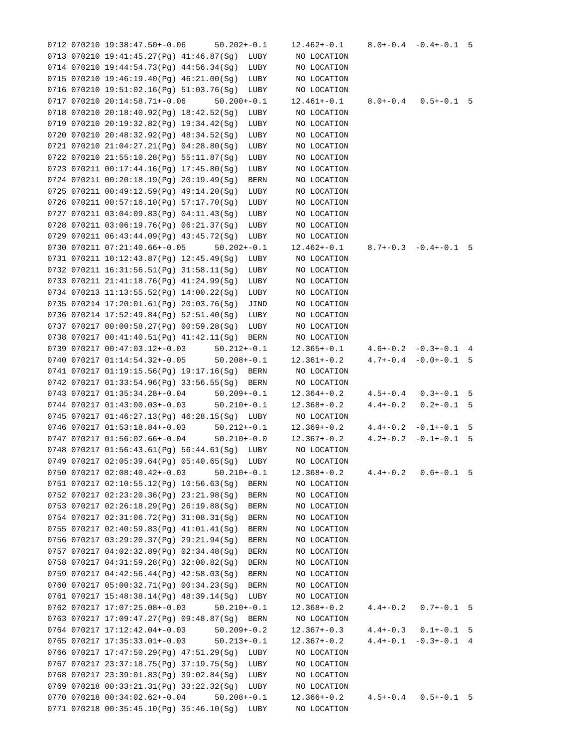0712 070210 19:38:47.50+-0.06      50.202+-0.1     12.462+-0.1     8.0+-0.4  -0.4+-0.1  5
0713 070210 19:41:45.27(Pg) 41:46.87(Sg)  LUBY      NO LOCATION
0714 070210 19:44:54.73(Pg) 44:56.34(Sg)  LUBY      NO LOCATION
0715 070210 19:46:19.40(Pg) 46:21.00(Sg)  LUBY      NO LOCATION
0716 070210 19:51:02.16(Pg) 51:03.76(Sg)  LUBY      NO LOCATION
0717 070210 20:14:58.71+-0.06      50.200+-0.1     12.461+-0.1     8.0+-0.4   0.5+-0.1  5
0718 070210 20:18:40.92(Pg) 18:42.52(Sg)  LUBY      NO LOCATION
0719 070210 20:19:32.82(Pg) 19:34.42(Sg)  LUBY      NO LOCATION
0720 070210 20:48:32.92(Pg) 48:34.52(Sg)  LUBY      NO LOCATION
0721 070210 21:04:27.21(Pg) 04:28.80(Sg)  LUBY      NO LOCATION
0722 070210 21:55:10.28(Pg) 55:11.87(Sg)  LUBY      NO LOCATION
0723 070211 00:17:44.16(Pg) 17:45.80(Sg)  LUBY      NO LOCATION
0724 070211 00:20:18.19(Pg) 20:19.49(Sg)  BERN      NO LOCATION
0725 070211 00:49:12.59(Pg) 49:14.20(Sg)  LUBY      NO LOCATION
0726 070211 00:57:16.10(Pg) 57:17.70(Sg)  LUBY      NO LOCATION
0727 070211 03:04:09.83(Pg) 04:11.43(Sg)  LUBY      NO LOCATION
0728 070211 03:06:19.76(Pg) 06:21.37(Sg)  LUBY      NO LOCATION
0729 070211 06:43:44.09(Pg) 43:45.72(Sg)  LUBY      NO LOCATION
0730 070211 07:21:40.66+-0.05      50.202+-0.1     12.462+-0.1     8.7+-0.3  -0.4+-0.1  5
0731 070211 10:12:43.87(Pg) 12:45.49(Sg)  LUBY      NO LOCATION
0732 070211 16:31:56.51(Pg) 31:58.11(Sg)  LUBY      NO LOCATION
0733 070211 21:41:18.76(Pg) 41:24.99(Sg)  LUBY      NO LOCATION
0734 070213 11:13:55.52(Pg) 14:00.22(Sg)  LUBY      NO LOCATION
0735 070214 17:20:01.61(Pg) 20:03.76(Sg)  JIND      NO LOCATION
0736 070214 17:52:49.84(Pg) 52:51.40(Sg)  LUBY      NO LOCATION
0737 070217 00:00:58.27(Pg) 00:59.28(Sg)  LUBY      NO LOCATION
0738 070217 00:41:40.51(Pg) 41:42.11(Sg)  BERN      NO LOCATION
0739 070217 00:47:03.12+-0.03      50.212+-0.1     12.365+-0.1     4.6+-0.2  -0.3+-0.1  4
0740 070217 01:14:54.32+-0.05      50.208+-0.1     12.361+-0.2     4.7+-0.4  -0.0+-0.1  5
0741 070217 01:19:15.56(Pg) 19:17.16(Sg)  BERN      NO LOCATION
0742 070217 01:33:54.96(Pg) 33:56.55(Sg)  BERN      NO LOCATION
0743 070217 01:35:34.28+-0.04      50.209+-0.1     12.364+-0.2     4.5+-0.4   0.3+-0.1  5
0744 070217 01:43:00.03+-0.03      50.210+-0.1     12.368+-0.2     4.4+-0.2   0.2+-0.1  5
0745 070217 01:46:27.13(Pg) 46:28.15(Sg)  LUBY      NO LOCATION
0746 070217 01:53:18.84+-0.03      50.212+-0.1     12.369+-0.2     4.4+-0.2  -0.1+-0.1  5
0747 070217 01:56:02.66+-0.04      50.210+-0.0     12.367+-0.2     4.2+-0.2  -0.1+-0.1  5
0748 070217 01:56:43.61(Pg) 56:44.61(Sg)  LUBY      NO LOCATION
0749 070217 02:05:39.64(Pg) 05:40.65(Sg)  LUBY      NO LOCATION
0750 070217 02:08:40.42+-0.03      50.210+-0.1     12.368+-0.2     4.4+-0.2   0.6+-0.1  5
0751 070217 02:10:55.12(Pg) 10:56.63(Sg)  BERN      NO LOCATION
0752 070217 02:23:20.36(Pg) 23:21.98(Sg)  BERN      NO LOCATION
0753 070217 02:26:18.29(Pg) 26:19.88(Sg)  BERN      NO LOCATION
0754 070217 02:31:06.72(Pg) 31:08.31(Sg)  BERN      NO LOCATION
0755 070217 02:40:59.83(Pg) 41:01.41(Sg)  BERN      NO LOCATION
0756 070217 03:29:20.37(Pg) 29:21.94(Sg)  BERN      NO LOCATION
0757 070217 04:02:32.89(Pg) 02:34.48(Sg)  BERN      NO LOCATION
0758 070217 04:31:59.28(Pg) 32:00.82(Sg)  BERN      NO LOCATION
0759 070217 04:42:56.44(Pg) 42:58.03(Sg)  BERN      NO LOCATION
0760 070217 05:00:32.71(Pg) 00:34.23(Sg)  BERN      NO LOCATION
0761 070217 15:48:38.14(Pg) 48:39.14(Sg)  LUBY      NO LOCATION
0762 070217 17:07:25.08+-0.03      50.210+-0.1     12.368+-0.2     4.4+-0.2   0.7+-0.1  5
0763 070217 17:09:47.27(Pg) 09:48.87(Sg)  BERN      NO LOCATION
0764 070217 17:12:42.04+-0.03      50.209+-0.2     12.367+-0.3     4.4+-0.3   0.1+-0.1  5
0765 070217 17:35:33.01+-0.03      50.213+-0.1     12.367+-0.2     4.4+-0.1  -0.3+-0.1  4
0766 070217 17:47:50.29(Pg) 47:51.29(Sg)  LUBY      NO LOCATION
0767 070217 23:37:18.75(Pg) 37:19.75(Sg)  LUBY      NO LOCATION
0768 070217 23:39:01.83(Pg) 39:02.84(Sg)  LUBY      NO LOCATION
0769 070218 00:33:21.31(Pg) 33:22.32(Sg)  LUBY      NO LOCATION
0770 070218 00:34:02.62+-0.04      50.208+-0.1     12.366+-0.2     4.5+-0.4   0.5+-0.1  5
0771 070218 00:35:45.10(Pg) 35:46.10(Sg)  LUBY      NO LOCATION